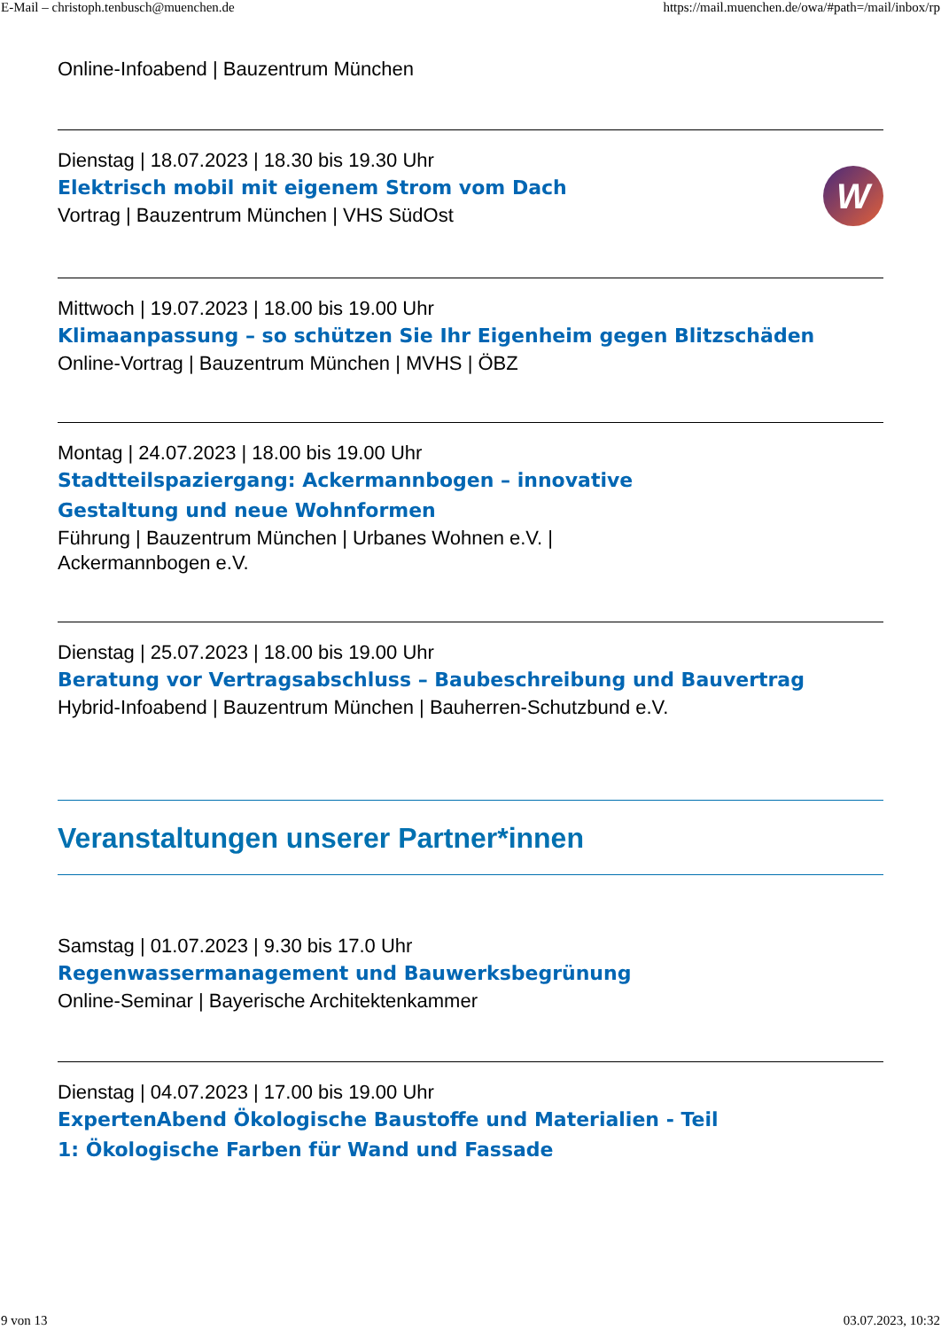E-Mail – christoph.tenbusch@muenchen.de https://mail.muenchen.de/owa/#path=/mail/inbox/rp
Online-Infoabend | Bauzentrum München
Dienstag | 18.07.2023 | 18.30 bis 19.30 Uhr
Elektrisch mobil mit eigenem Strom vom Dach
Vortrag | Bauzentrum München | VHS SüdOst
W
Mittwoch | 19.07.2023 | 18.00 bis 19.00 Uhr
Klimaanpassung – so schützen Sie Ihr Eigenheim gegen Blitzschäden
Online-Vortrag | Bauzentrum München | MVHS | ÖBZ
Montag | 24.07.2023 | 18.00 bis 19.00 Uhr
Stadtteilspaziergang: Ackermannbogen – innovative
Gestaltung und neue Wohnformen
Führung | Bauzentrum München | Urbanes Wohnen e.V. |
Ackermannbogen e.V.
Dienstag | 25.07.2023 | 18.00 bis 19.00 Uhr
Beratung vor Vertragsabschluss – Baubeschreibung und Bauvertrag
Hybrid-Infoabend | Bauzentrum München | Bauherren-Schutzbund e.V.
Veranstaltungen unserer Partner*innen
Samstag | 01.07.2023 | 9.30 bis 17.0 Uhr
Regenwassermanagement und Bauwerksbegrünung
Online-Seminar | Bayerische Architektenkammer
Dienstag | 04.07.2023 | 17.00 bis 19.00 Uhr
ExpertenAbend Ökologische Baustoffe und Materialien - Teil
1: Ökologische Farben für Wand und Fassade
9 von 13 03.07.2023, 10:32